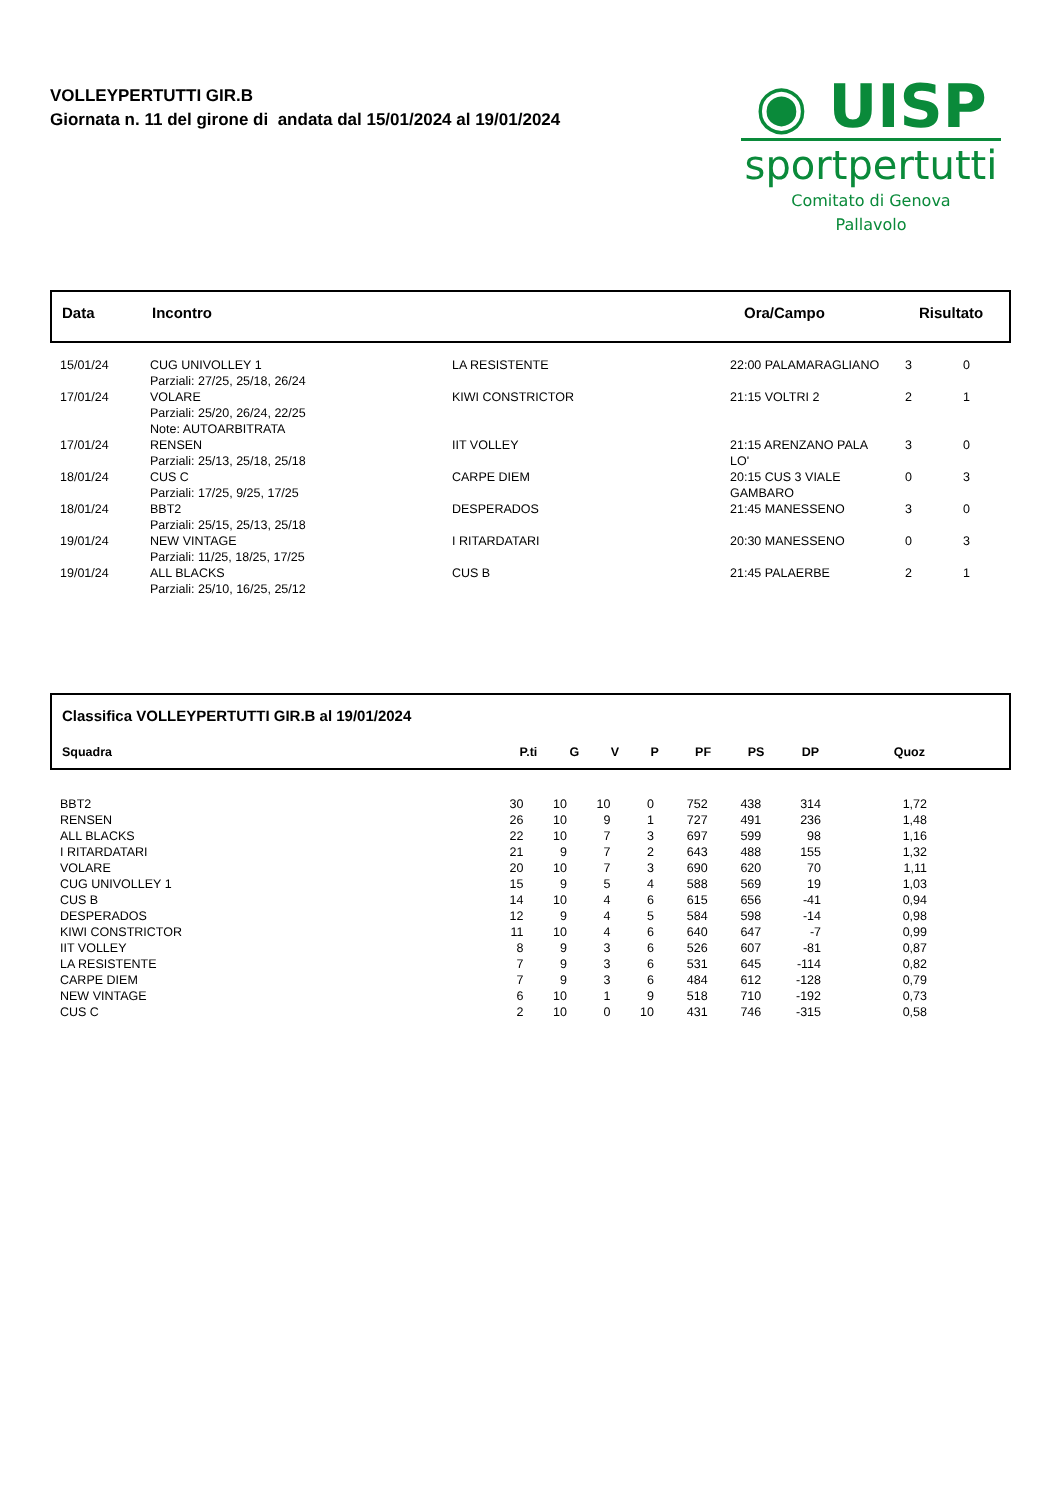VOLLEYPERTUTTI GIR.B
Giornata n. 11 del girone di andata dal 15/01/2024 al 19/01/2024
◉ UISP
sportpertutti
Comitato di Genova
Pallavolo
| Data | Incontro | Ora/Campo | Risultato |
| --- | --- | --- | --- |
| 15/01/24 | CUG UNIVOLLEY 1 Parziali: 27/25, 25/18, 26/24 | LA RESISTENTE | 22:00 PALAMARAGLIANO | 3 | 0 |
| 17/01/24 | VOLARE Parziali: 25/20, 26/24, 22/25 Note: AUTOARBITRATA | KIWI CONSTRICTOR | 21:15 VOLTRI 2 | 2 | 1 |
| 17/01/24 | RENSEN Parziali: 25/13, 25/18, 25/18 | IIT VOLLEY | 21:15 ARENZANO PALA LO' | 3 | 0 |
| 18/01/24 | CUS C Parziali: 17/25, 9/25, 17/25 | CARPE DIEM | 20:15 CUS 3 VIALE GAMBARO | 0 | 3 |
| 18/01/24 | BBT2 Parziali: 25/15, 25/13, 25/18 | DESPERADOS | 21:45 MANESSENO | 3 | 0 |
| 19/01/24 | NEW VINTAGE Parziali: 11/25, 18/25, 17/25 | I RITARDATARI | 20:30 MANESSENO | 0 | 3 |
| 19/01/24 | ALL BLACKS Parziali: 25/10, 16/25, 25/12 | CUS B | 21:45 PALAERBE | 2 | 1 |
Classifica VOLLEYPERTUTTI GIR.B al 19/01/2024
| Squadra | P.ti | G | V | P | PF | PS | DP | Quoz | |
| --- | --- | --- | --- | --- | --- | --- | --- | --- | --- |
| BBT2 | 30 | 10 | 10 | 0 | 752 | 438 | 314 | 1,72 | |
| RENSEN | 26 | 10 | 9 | 1 | 727 | 491 | 236 | 1,48 | |
| ALL BLACKS | 22 | 10 | 7 | 3 | 697 | 599 | 98 | 1,16 | |
| I RITARDATARI | 21 | 9 | 7 | 2 | 643 | 488 | 155 | 1,32 | |
| VOLARE | 20 | 10 | 7 | 3 | 690 | 620 | 70 | 1,11 | |
| CUG UNIVOLLEY 1 | 15 | 9 | 5 | 4 | 588 | 569 | 19 | 1,03 | |
| CUS B | 14 | 10 | 4 | 6 | 615 | 656 | -41 | 0,94 | |
| DESPERADOS | 12 | 9 | 4 | 5 | 584 | 598 | -14 | 0,98 | |
| KIWI CONSTRICTOR | 11 | 10 | 4 | 6 | 640 | 647 | -7 | 0,99 | |
| IIT VOLLEY | 8 | 9 | 3 | 6 | 526 | 607 | -81 | 0,87 | |
| LA RESISTENTE | 7 | 9 | 3 | 6 | 531 | 645 | -114 | 0,82 | |
| CARPE DIEM | 7 | 9 | 3 | 6 | 484 | 612 | -128 | 0,79 | |
| NEW VINTAGE | 6 | 10 | 1 | 9 | 518 | 710 | -192 | 0,73 | |
| CUS C | 2 | 10 | 0 | 10 | 431 | 746 | -315 | 0,58 | |